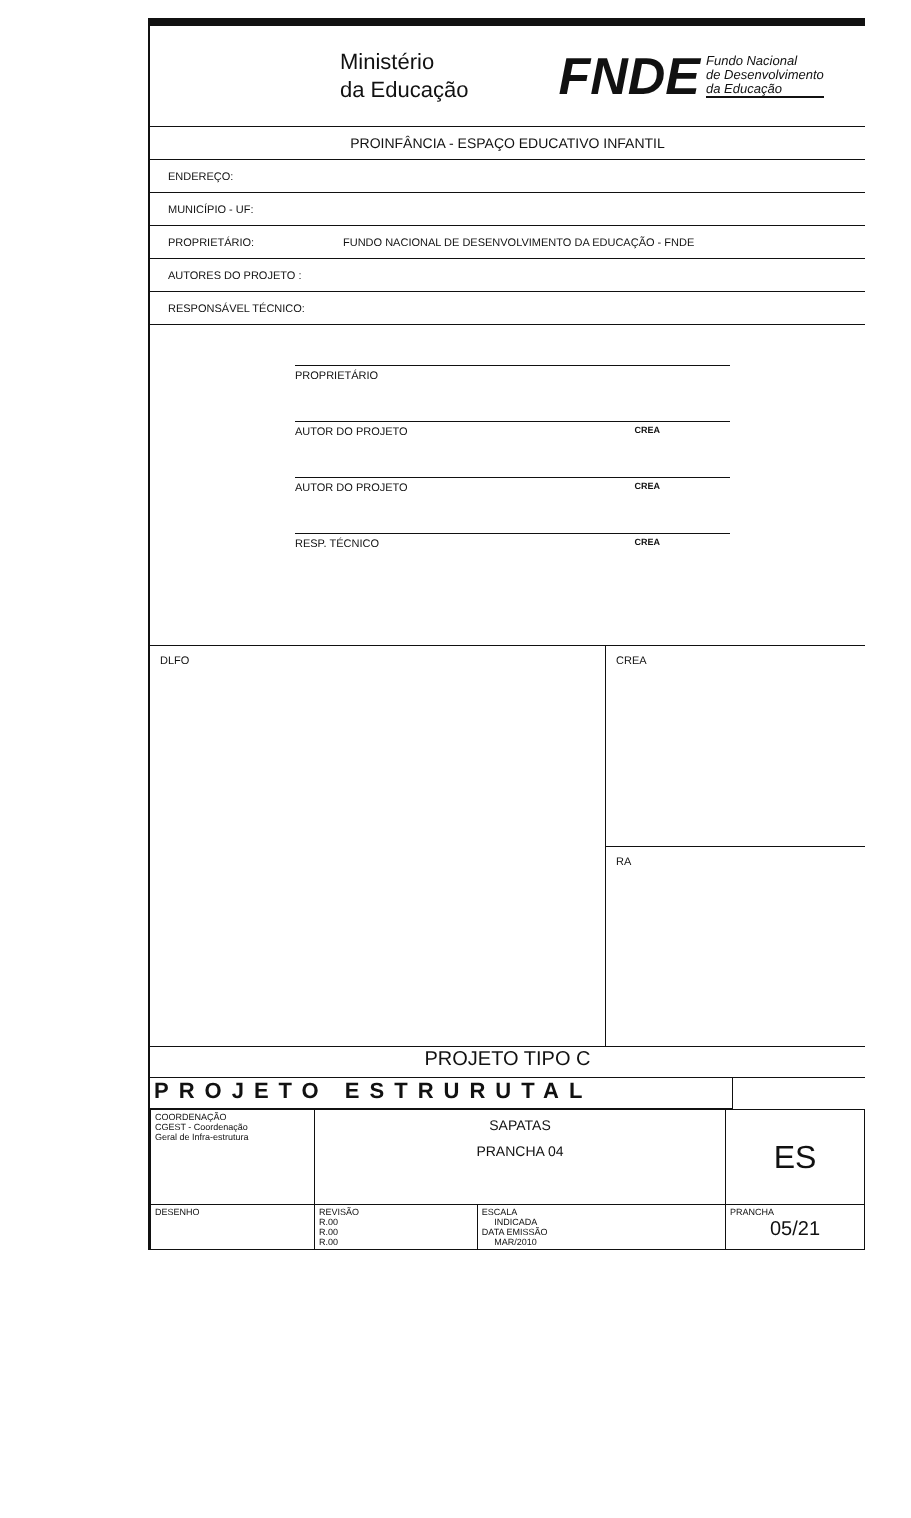Ministério
da Educação
FNDE
Fundo Nacional
de Desenvolvimento
da Educação
PROINFÂNCIA - ESPAÇO EDUCATIVO INFANTIL
ENDEREÇO:
MUNICÍPIO - UF:
PROPRIETÁRIO: FUNDO NACIONAL DE DESENVOLVIMENTO DA EDUCAÇÃO - FNDE
AUTORES DO PROJETO :
RESPONSÁVEL TÉCNICO:
PROPRIETÁRIO
AUTOR DO PROJETO CREA
AUTOR DO PROJETO CREA
RESP. TÉCNICO CREA
DLFO CREA
RA
PROJETO TIPO C
PROJETO ESTRURUTAL
| COORDENAÇÃO CGEST - Coordenação Geral de Infra-estrutura | SAPATAS PRANCHA 04 | | ES |
| DESENHO | REVISÃO R.00 R.00 R.00 | ESCALA INDICADA DATA EMISSÃO MAR/2010 | PRANCHA 05/21 |